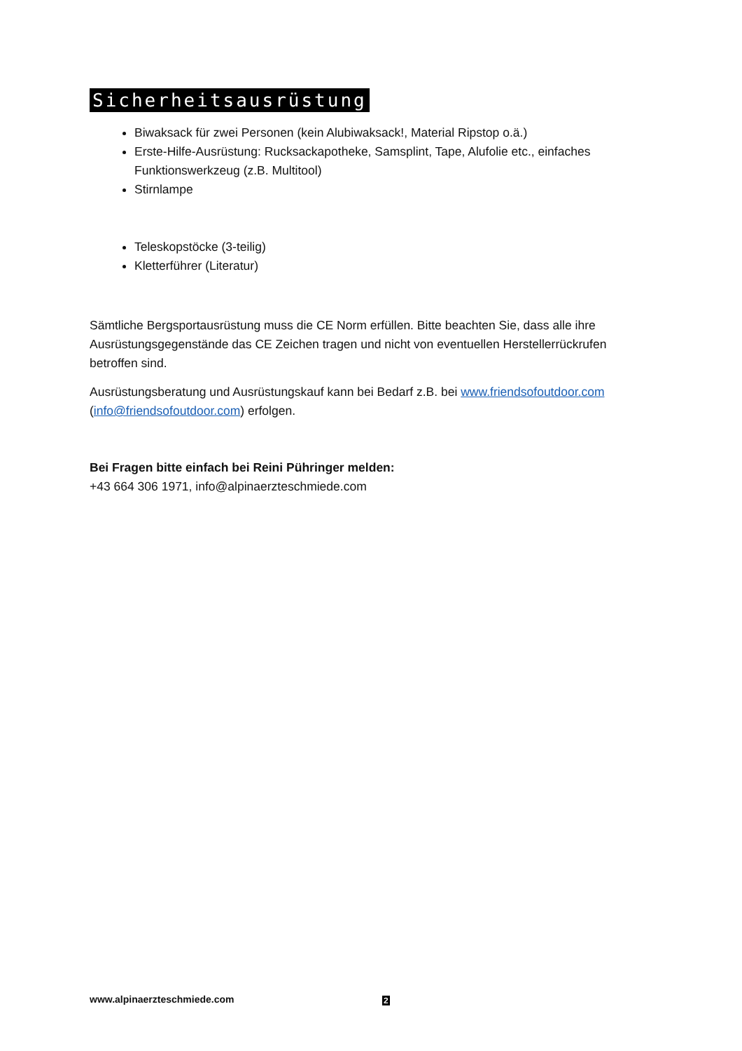Sicherheitsausrüstung
Biwaksack für zwei Personen (kein Alubiwaksack!, Material Ripstop o.ä.)
Erste-Hilfe-Ausrüstung: Rucksackapotheke, Samsplint, Tape, Alufolie etc., einfaches Funktionswerkzeug (z.B. Multitool)
Stirnlampe
Teleskopstöcke (3-teilig)
Kletterführer (Literatur)
Sämtliche Bergsportausrüstung muss die CE Norm erfüllen. Bitte beachten Sie, dass alle ihre Ausrüstungsgegenstände das CE Zeichen tragen und nicht von eventuellen Herstellerrückrufen betroffen sind.
Ausrüstungsberatung und Ausrüstungskauf kann bei Bedarf z.B. bei www.friendsofoutdoor.com (info@friendsofoutdoor.com) erfolgen.
Bei Fragen bitte einfach bei Reini Pühringer melden:
+43 664 306 1971, info@alpinaerzteschmiede.com
www.alpinaerzteschmiede.com 2